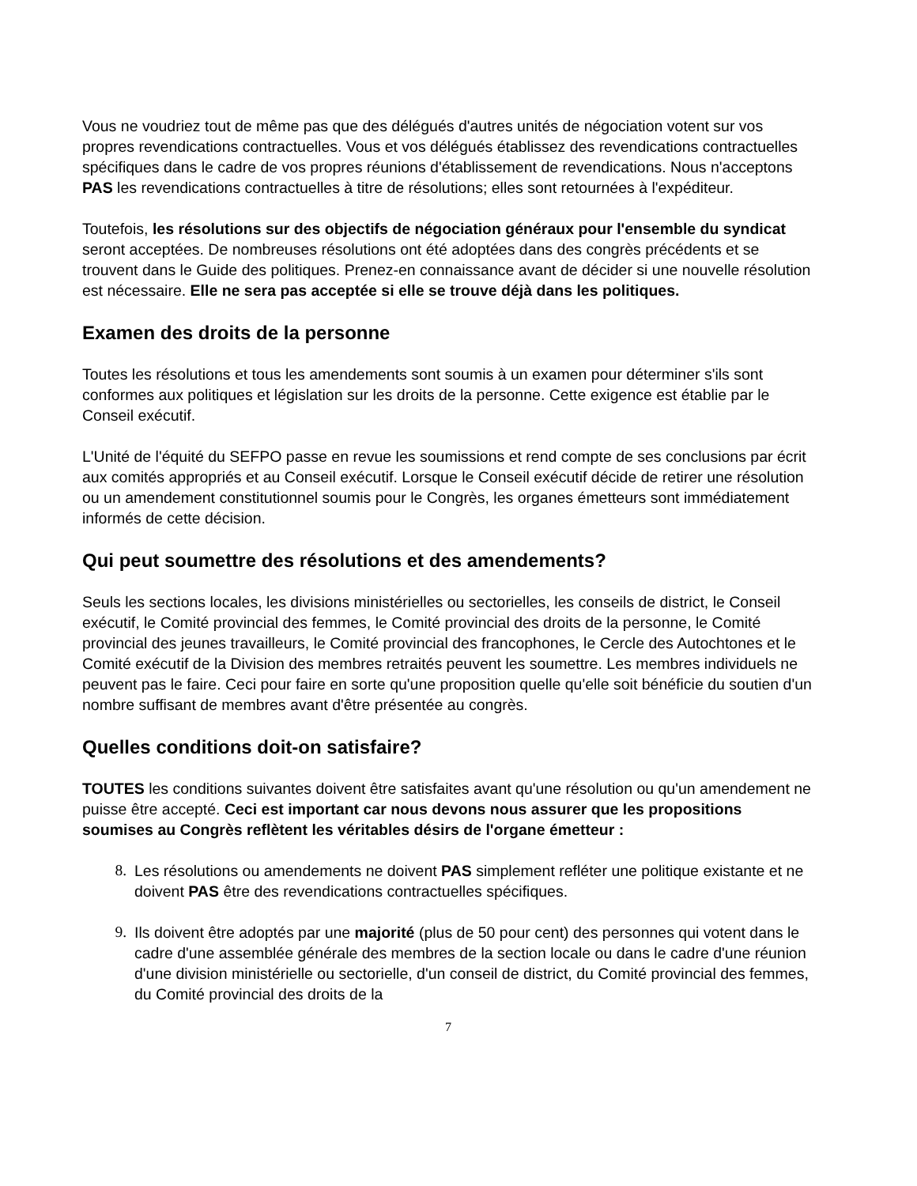Vous ne voudriez tout de même pas que des délégués d'autres unités de négociation votent sur vos propres revendications contractuelles. Vous et vos délégués établissez des revendications contractuelles spécifiques dans le cadre de vos propres réunions d'établissement de revendications. Nous n'acceptons PAS les revendications contractuelles à titre de résolutions; elles sont retournées à l'expéditeur.
Toutefois, les résolutions sur des objectifs de négociation généraux pour l'ensemble du syndicat seront acceptées. De nombreuses résolutions ont été adoptées dans des congrès précédents et se trouvent dans le Guide des politiques. Prenez-en connaissance avant de décider si une nouvelle résolution est nécessaire. Elle ne sera pas acceptée si elle se trouve déjà dans les politiques.
Examen des droits de la personne
Toutes les résolutions et tous les amendements sont soumis à un examen pour déterminer s'ils sont conformes aux politiques et législation sur les droits de la personne. Cette exigence est établie par le Conseil exécutif.
L'Unité de l'équité du SEFPO passe en revue les soumissions et rend compte de ses conclusions par écrit aux comités appropriés et au Conseil exécutif. Lorsque le Conseil exécutif décide de retirer une résolution ou un amendement constitutionnel soumis pour le Congrès, les organes émetteurs sont immédiatement informés de cette décision.
Qui peut soumettre des résolutions et des amendements?
Seuls les sections locales, les divisions ministérielles ou sectorielles, les conseils de district, le Conseil exécutif, le Comité provincial des femmes, le Comité provincial des droits de la personne, le Comité provincial des jeunes travailleurs, le Comité provincial des francophones, le Cercle des Autochtones et le Comité exécutif de la Division des membres retraités peuvent les soumettre. Les membres individuels ne peuvent pas le faire. Ceci pour faire en sorte qu'une proposition quelle qu'elle soit bénéficie du soutien d'un nombre suffisant de membres avant d'être présentée au congrès.
Quelles conditions doit-on satisfaire?
TOUTES les conditions suivantes doivent être satisfaites avant qu'une résolution ou qu'un amendement ne puisse être accepté. Ceci est important car nous devons nous assurer que les propositions soumises au Congrès reflètent les véritables désirs de l'organe émetteur :
8. Les résolutions ou amendements ne doivent PAS simplement refléter une politique existante et ne doivent PAS être des revendications contractuelles spécifiques.
9. Ils doivent être adoptés par une majorité (plus de 50 pour cent) des personnes qui votent dans le cadre d'une assemblée générale des membres de la section locale ou dans le cadre d'une réunion d'une division ministérielle ou sectorielle, d'un conseil de district, du Comité provincial des femmes, du Comité provincial des droits de la
7